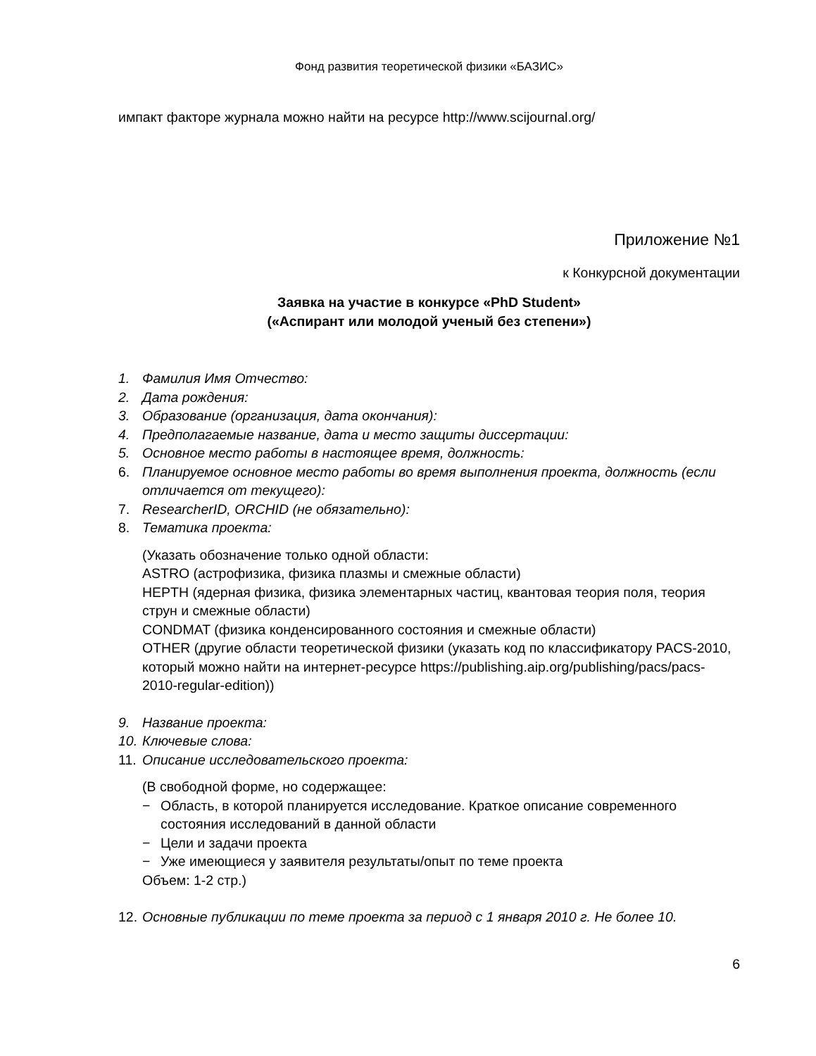Фонд развития теоретической физики «БАЗИС»
импакт факторе журнала можно найти на ресурсе http://www.scijournal.org/
Приложение №1
к Конкурсной документации
Заявка на участие в конкурсе «PhD Student»
(«Аспирант или молодой ученый без степени»)
1. Фамилия Имя Отчество:
2. Дата рождения:
3. Образование (организация, дата окончания):
4. Предполагаемые название, дата и место защиты диссертации:
5. Основное место работы в настоящее время, должность:
6. Планируемое основное место работы во время выполнения проекта, должность (если отличается от текущего):
7. ResearcherID, ORCHID (не обязательно):
8. Тематика проекта:
(Указать обозначение только одной области:
ASTRO (астрофизика, физика плазмы и смежные области)
HEPTH (ядерная физика, физика элементарных частиц, квантовая теория поля, теория струн и смежные области)
CONDMAT (физика конденсированного состояния и смежные области)
OTHER (другие области теоретической физики (указать код по классификатору PACS-2010, который можно найти на интернет-ресурсе https://publishing.aip.org/publishing/pacs/pacs-2010-regular-edition))
9. Название проекта:
10. Ключевые слова:
11. Описание исследовательского проекта:
(В свободной форме, но содержащее:
− Область, в которой планируется исследование. Краткое описание современного состояния исследований в данной области
− Цели и задачи проекта
− Уже имеющиеся у заявителя результаты/опыт по теме проекта
Объем: 1-2 стр.)
12. Основные публикации по теме проекта за период с 1 января 2010 г. Не более 10.
6